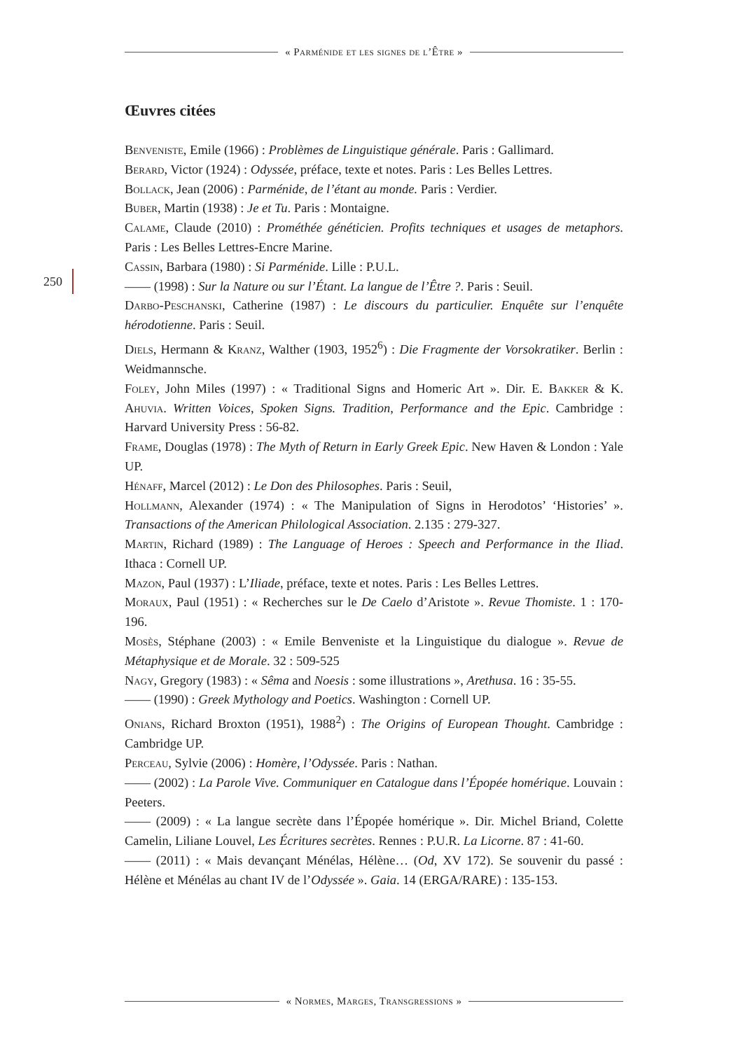« Parménide et les signes de l’Être »
250
Œuvres citées
Benveniste, Emile (1966) : Problèmes de Linguistique générale. Paris : Gallimard.
Berard, Victor (1924) : Odyssée, préface, texte et notes. Paris : Les Belles Lettres.
Bollack, Jean (2006) : Parménide, de l’étant au monde. Paris : Verdier.
Buber, Martin (1938) : Je et Tu. Paris : Montaigne.
Calame, Claude (2010) : Prométhée généticien. Profits techniques et usages de metaphors. Paris : Les Belles Lettres-Encre Marine.
Cassin, Barbara (1980) : Si Parménide. Lille : P.U.L.
—— (1998) : Sur la Nature ou sur l’Étant. La langue de l’Être ?. Paris : Seuil.
Darbo-Peschanski, Catherine (1987) : Le discours du particulier. Enquête sur l’enquête hérodotienne. Paris : Seuil.
Diels, Hermann & Kranz, Walther (1903, 1952<sup>6</sup>) : Die Fragmente der Vorsokratiker. Berlin : Weidmannsche.
Foley, John Miles (1997) : « Traditional Signs and Homeric Art ». Dir. E. Bakker & K. Ahuvia. Written Voices, Spoken Signs. Tradition, Performance and the Epic. Cambridge : Harvard University Press : 56-82.
Frame, Douglas (1978) : The Myth of Return in Early Greek Epic. New Haven & London : Yale UP.
Hénaff, Marcel (2012) : Le Don des Philosophes. Paris : Seuil,
Hollmann, Alexander (1974) : « The Manipulation of Signs in Herodotos’ ‘Histories’ ». Transactions of the American Philological Association. 2.135 : 279-327.
Martin, Richard (1989) : The Language of Heroes : Speech and Performance in the Iliad. Ithaca : Cornell UP.
Mazon, Paul (1937) : L’Iliade, préface, texte et notes. Paris : Les Belles Lettres.
Moraux, Paul (1951) : « Recherches sur le De Caelo d’Aristote ». Revue Thomiste. 1 : 170-196.
Mosès, Stéphane (2003) : « Emile Benveniste et la Linguistique du dialogue ». Revue de Métaphysique et de Morale. 32 : 509-525
Nagy, Gregory (1983) : « Sêma and Noesis : some illustrations », Arethusa. 16 : 35-55.
—— (1990) : Greek Mythology and Poetics. Washington : Cornell UP.
Onians, Richard Broxton (1951), 1988<sup>2</sup>) : The Origins of European Thought. Cambridge : Cambridge UP.
Perceau, Sylvie (2006) : Homère, l’Odyssée. Paris : Nathan.
—— (2002) : La Parole Vive. Communiquer en Catalogue dans l’Épopée homérique. Louvain : Peeters.
—— (2009) : « La langue secrète dans l’Épopée homérique ». Dir. Michel Briand, Colette Camelin, Liliane Louvel, Les Écritures secrètes. Rennes : P.U.R. La Licorne. 87 : 41-60.
—— (2011) : « Mais devançant Ménélas, Hélène… (Od, XV 172). Se souvenir du passé : Hélène et Ménélas au chant IV de l’Odyssée ». Gaia. 14 (ERGA/RARE) : 135-153.
« Normes, Marges, Transgressions »